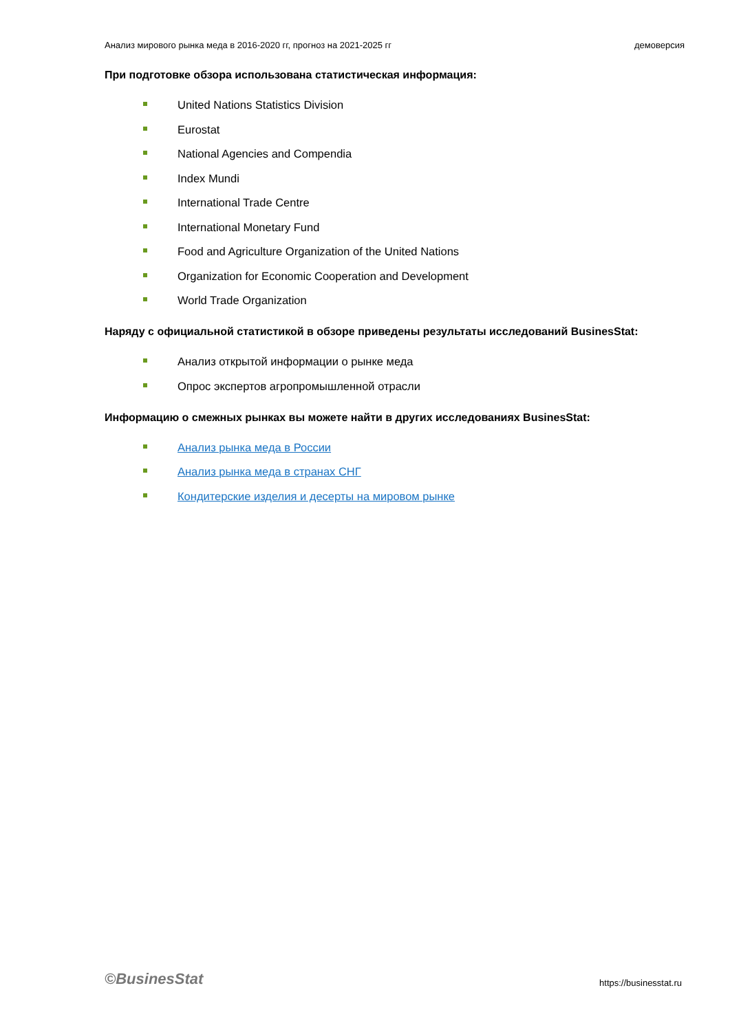Анализ мирового рынка меда в 2016-2020 гг, прогноз на 2021-2025 гг демоверсия
При подготовке обзора использована статистическая информация:
United Nations Statistics Division
Eurostat
National Agencies and Compendia
Index Mundi
International Trade Centre
International Monetary Fund
Food and Agriculture Organization of the United Nations
Organization for Economic Cooperation and Development
World Trade Organization
Наряду с официальной статистикой в обзоре приведены результаты исследований BusinesStat:
Анализ открытой информации о рынке меда
Опрос экспертов агропромышленной отрасли
Информацию о смежных рынках вы можете найти в других исследованиях BusinesStat:
Анализ рынка меда в России
Анализ рынка меда в странах СНГ
Кондитерские изделия и десерты на мировом рынке
©BusinesStat https://businesstat.ru